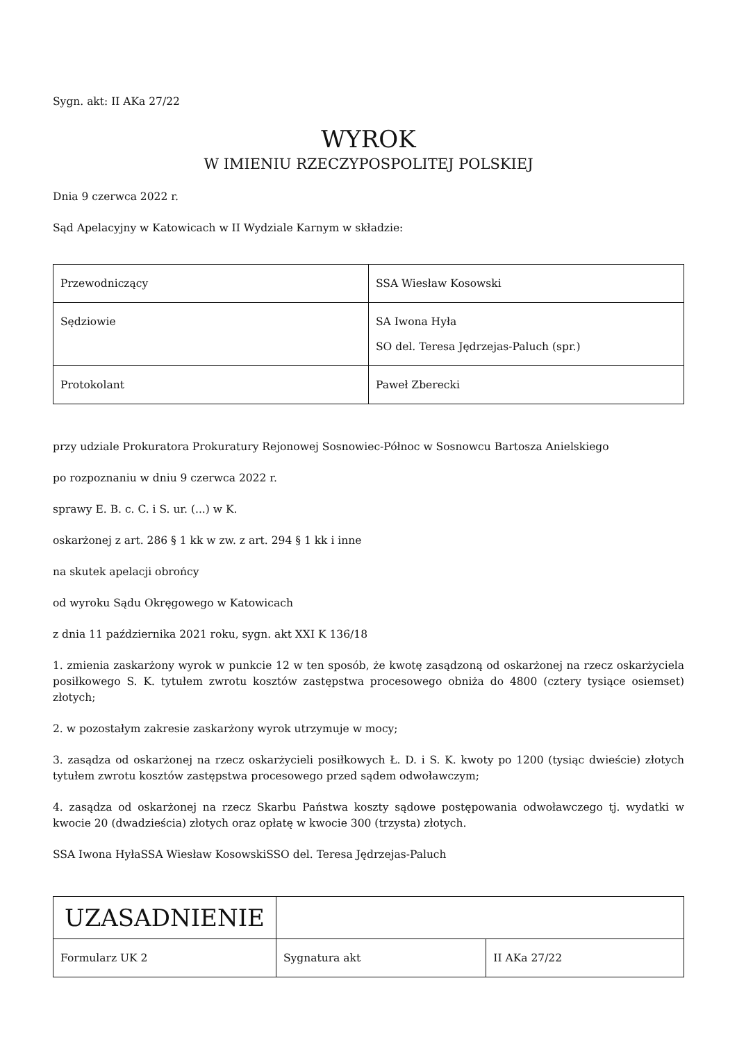Sygn. akt: II AKa 27/22
WYROK
W IMIENIU RZECZYPOSPOLITEJ POLSKIEJ
Dnia 9 czerwca 2022 r.
Sąd Apelacyjny w Katowicach w II Wydziale Karnym w składzie:
| Przewodniczący | SSA Wiesław Kosowski |
| Sędziowie | SA Iwona Hyła SO del. Teresa Jędrzejas-Paluch (spr.) |
| Protokolant | Paweł Zberecki |
przy udziale Prokuratora Prokuratury Rejonowej Sosnowiec-Północ w Sosnowcu Bartosza Anielskiego
po rozpoznaniu w dniu 9 czerwca 2022 r.
sprawy E. B. c. C. i S. ur. (...) w K.
oskarżonej z art. 286 § 1 kk w zw. z art. 294 § 1 kk i inne
na skutek apelacji obrońcy
od wyroku Sądu Okręgowego w Katowicach
z dnia 11 października 2021 roku, sygn. akt XXI K 136/18
1. zmienia zaskarżony wyrok w punkcie 12 w ten sposób, że kwotę zasądzoną od oskarżonej na rzecz oskarżyciela posiłkowego S. K. tytułem zwrotu kosztów zastępstwa procesowego obniża do 4800 (cztery tysiące osiemset) złotych;
2. w pozostałym zakresie zaskarżony wyrok utrzymuje w mocy;
3. zasądza od oskarżonej na rzecz oskarżycieli posiłkowych Ł. D. i S. K. kwoty po 1200 (tysiąc dwieście) złotych tytułem zwrotu kosztów zastępstwa procesowego przed sądem odwoławczym;
4. zasądza od oskarżonej na rzecz Skarbu Państwa koszty sądowe postępowania odwoławczego tj. wydatki w kwocie 20 (dwadzieścia) złotych oraz opłatę w kwocie 300 (trzysta) złotych.
SSA Iwona HyłaSSA Wiesław KosowskiSSO del. Teresa Jędrzejas-Paluch
| UZASADNIENIE | | |
| Formularz UK 2 | Sygnatura akt | II AKa 27/22 |